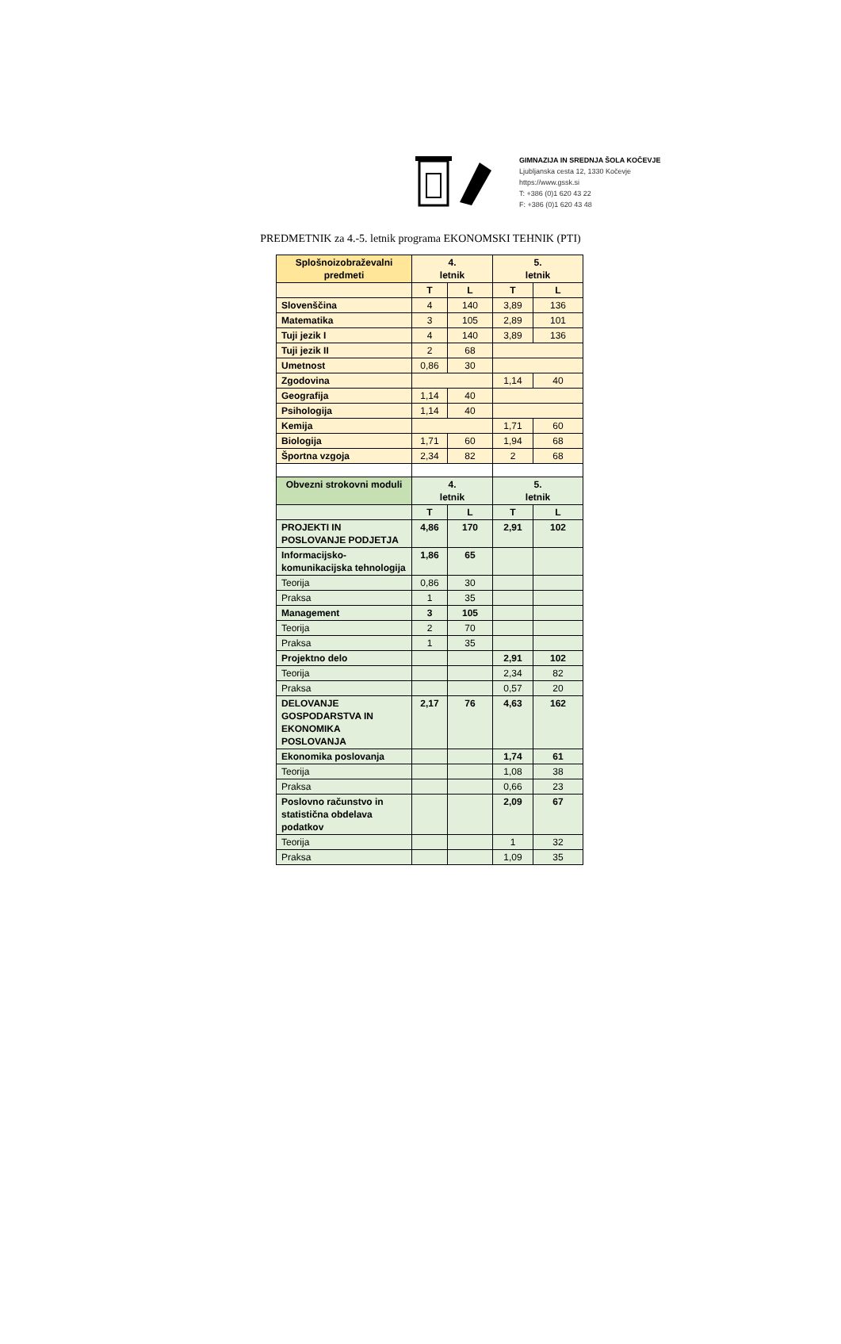GIMNAZIJA IN SREDNJA ŠOLA KOČEVJE
Ljubljanska cesta 12, 1330 Kočevje
https://www.gssk.si
T: +386 (0)1 620 43 22
F: +386 (0)1 620 43 48
PREDMETNIK za 4.-5. letnik programa EKONOMSKI TEHNIK (PTI)
| Splošnoizobraževalni predmeti | 4. letnik | | 5. letnik | |
| --- | --- | --- | --- | --- |
| | T | L | T | L |
| Slovenščina | 4 | 140 | 3,89 | 136 |
| Matematika | 3 | 105 | 2,89 | 101 |
| Tuji jezik I | 4 | 140 | 3,89 | 136 |
| Tuji jezik II | 2 | 68 | | |
| Umetnost | 0,86 | 30 | | |
| Zgodovina | | | 1,14 | 40 |
| Geografija | 1,14 | 40 | | |
| Psihologija | 1,14 | 40 | | |
| Kemija | | | 1,71 | 60 |
| Biologija | 1,71 | 60 | 1,94 | 68 |
| Športna vzgoja | 2,34 | 82 | 2 | 68 |
| Obvezni strokovni moduli | 4. letnik | | 5. letnik | |
| | T | L | T | L |
| PROJEKTI IN POSLOVANJE PODJETJA | 4,86 | 170 | 2,91 | 102 |
| Informacijsko-komunikacijska tehnologija | 1,86 | 65 | | |
| Teorija | 0,86 | 30 | | |
| Praksa | 1 | 35 | | |
| Management | 3 | 105 | | |
| Teorija | 2 | 70 | | |
| Praksa | 1 | 35 | | |
| Projektno delo | | | 2,91 | 102 |
| Teorija | | | 2,34 | 82 |
| Praksa | | | 0,57 | 20 |
| DELOVANJE GOSPODARSTVA IN EKONOMIKA POSLOVANJA | 2,17 | 76 | 4,63 | 162 |
| Ekonomika poslovanja | | | 1,74 | 61 |
| Teorija | | | 1,08 | 38 |
| Praksa | | | 0,66 | 23 |
| Poslovno računstvo in statistična obdelava podatkov | | | 2,09 | 67 |
| Teorija | | | 1 | 32 |
| Praksa | | | 1,09 | 35 |